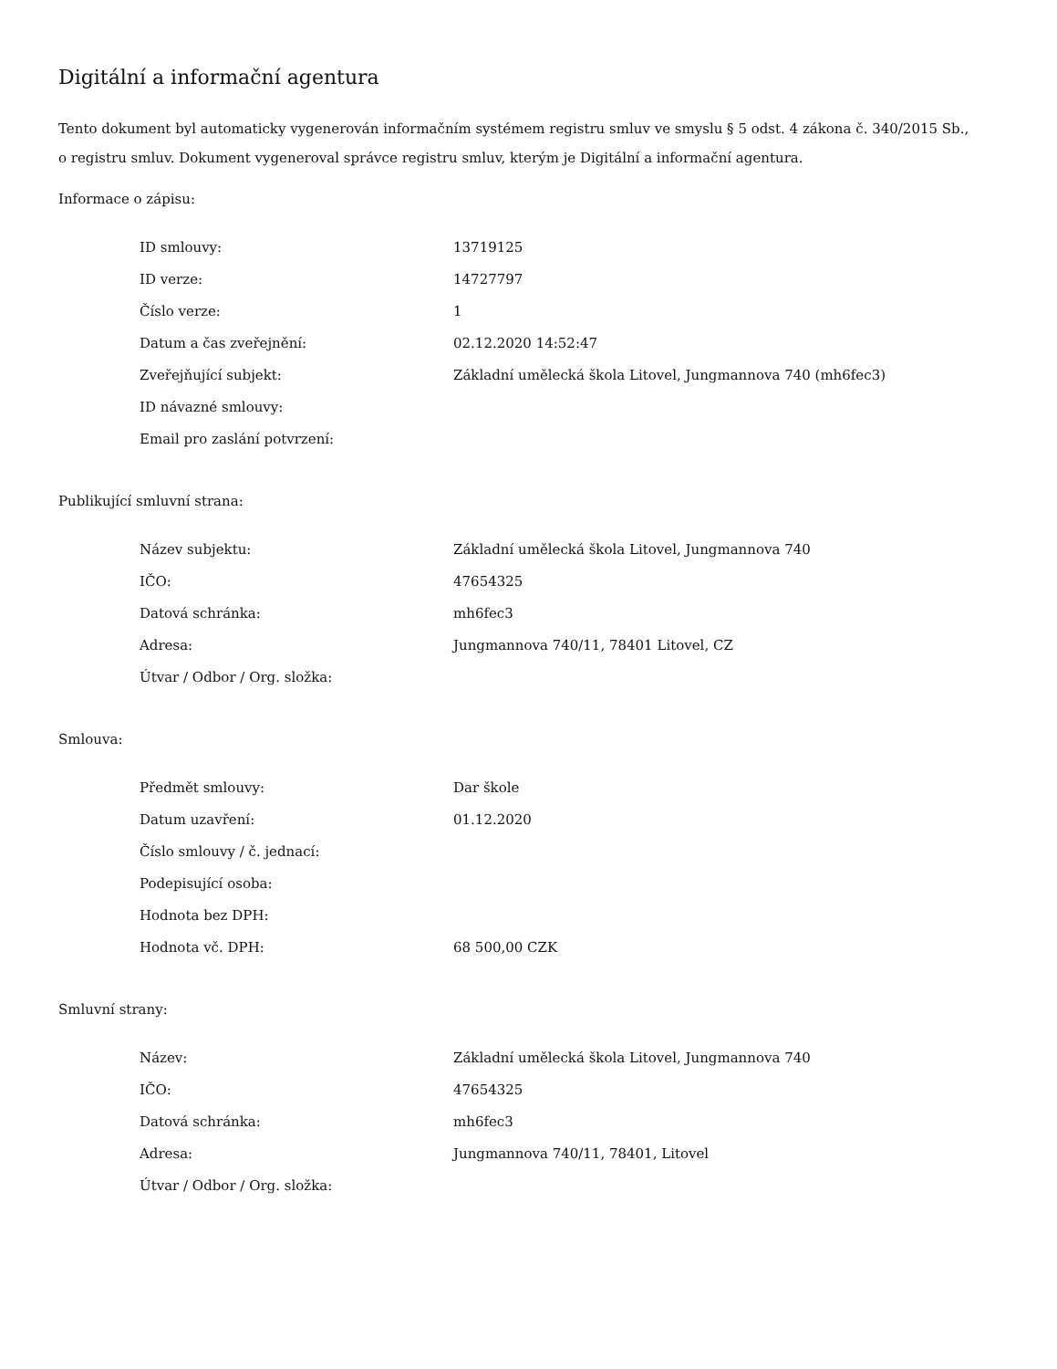Digitální a informační agentura
Tento dokument byl automaticky vygenerován informačním systémem registru smluv ve smyslu § 5 odst. 4 zákona č. 340/2015 Sb., o registru smluv. Dokument vygeneroval správce registru smluv, kterým je Digitální a informační agentura.
Informace o zápisu:
| ID smlouvy: | 13719125 |
| ID verze: | 14727797 |
| Číslo verze: | 1 |
| Datum a čas zveřejnění: | 02.12.2020 14:52:47 |
| Zveřejňující subjekt: | Základní umělecká škola Litovel, Jungmannova 740 (mh6fec3) |
| ID návazné smlouvy: | |
| Email pro zaslání potvrzení: | |
Publikující smluvní strana:
| Název subjektu: | Základní umělecká škola Litovel, Jungmannova 740 |
| IČO: | 47654325 |
| Datová schránka: | mh6fec3 |
| Adresa: | Jungmannova 740/11, 78401 Litovel, CZ |
| Útvar / Odbor / Org. složka: | |
Smlouva:
| Předmět smlouvy: | Dar škole |
| Datum uzavření: | 01.12.2020 |
| Číslo smlouvy / č. jednací: | |
| Podepisující osoba: | |
| Hodnota bez DPH: | |
| Hodnota vč. DPH: | 68 500,00 CZK |
Smluvní strany:
| Název: | Základní umělecká škola Litovel, Jungmannova 740 |
| IČO: | 47654325 |
| Datová schránka: | mh6fec3 |
| Adresa: | Jungmannova 740/11, 78401, Litovel |
| Útvar / Odbor / Org. složka: | |